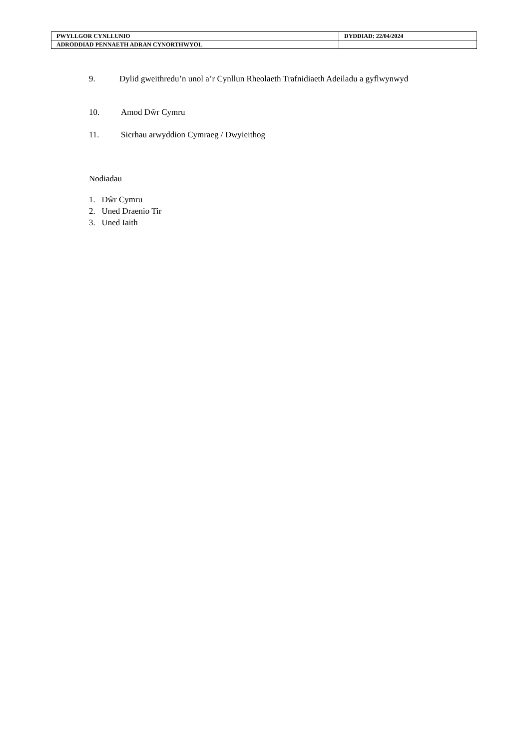| PWYLLGOR CYNLLUNIO | DYDDIAD: 22/04/2024 |
| ADRODDIAD PENNAETH ADRAN CYNORTHWYOL | |
9. Dylid gweithredu’n unol a’r Cynllun Rheolaeth Trafnidiaeth Adeiladu a gyflwynwyd
10. Amod Dŵr Cymru
11. Sicrhau arwyddion Cymraeg / Dwyieithog
Nodiadau
1. Dŵr Cymru
2. Uned Draenio Tir
3. Uned Iaith